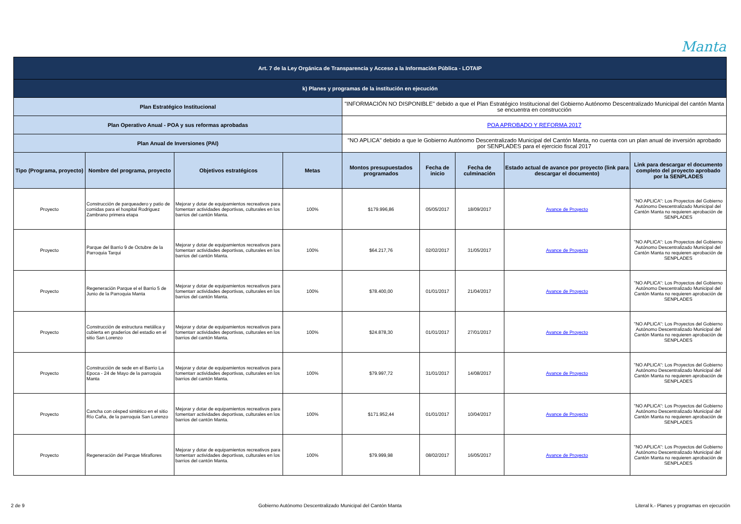Manta
| Art. 7 de la Ley Orgánica de Transparencia y Acceso a la Información Pública - LOTAIP | | | | | | | | |
| k) Planes y programas de la institución en ejecución | | | | | | | | |
| Plan Estratégico Institucional | | | | "INFORMACIÓN NO DISPONIBLE" debido a que el Plan Estratégico Institucional del Gobierno Autónomo Descentralizado Municipal del cantón Manta se encuentra en construcción | | | | |
| Plan Operativo Anual - POA y sus reformas aprobadas | | | | POA APROBADO Y REFORMA 2017 | | | | |
| Plan Anual de Inversiones (PAI) | | | | "NO APLICA" debido a que le Gobierno Autónomo Descentralizado Municipal del Cantón Manta, no cuenta con un plan anual de inversión aprobado por SENPLADES para el ejercicio fiscal 2017 | | | | |
| Tipo (Programa, proyecto) | Nombre del programa, proyecto | Objetivos estratégicos | Metas | Montos presupuestados programados | Fecha de inicio | Fecha de culminación | Estado actual de avance por proyecto (link para descargar el documento) | Link para descargar el documento completo del proyecto aprobado por la SENPLADES |
| Proyecto | Construcción de parqueadero y patio de comidas para el hospital Rodriguez Zambrano primera etapa | Mejorar y dotar de equipamientos recreativos para fomentarr actividades deportivas, culturales en los barrios del cantón Manta. | 100% | $179.996,86 | 05/05/2017 | 18/09/2017 | Avance de Proyecto | "NO APLICA": Los Proyectos del Gobierno Autónomo Descentralizado Municipal del Cantón Manta no requieren aprobación de SENPLADES |
| Proyecto | Parque del Barrio 9 de Octubre de la Parroquia Tarqui | Mejorar y dotar de equipamientos recreativos para fomentarr actividades deportivas, culturales en los barrios del cantón Manta. | 100% | $64.217,76 | 02/02/2017 | 31/05/2017 | Avance de Proyecto | "NO APLICA": Los Proyectos del Gobierno Autónomo Descentralizado Municipal del Cantón Manta no requieren aprobación de SENPLADES |
| Proyecto | Regeneración Parque el el Barrio 5 de Junio de la Parroquia Manta | Mejorar y dotar de equipamientos recreativos para fomentarr actividades deportivas, culturales en los barrios del cantón Manta. | 100% | $78.400,00 | 01/01/2017 | 21/04/2017 | Avance de Proyecto | "NO APLICA": Los Proyectos del Gobierno Autónomo Descentralizado Municipal del Cantón Manta no requieren aprobación de SENPLADES |
| Proyecto | Construcción de estructura metálica y cubierta en graderíos del estadio en el sitio San Lorenzo | Mejorar y dotar de equipamientos recreativos para fomentarr actividades deportivas, culturales en los barrios del cantón Manta. | 100% | $24.878,30 | 01/01/2017 | 27/01/2017 | Avance de Proyecto | "NO APLICA": Los Proyectos del Gobierno Autónomo Descentralizado Municipal del Cantón Manta no requieren aprobación de SENPLADES |
| Proyecto | Construcción de sede en el Barrio La Epoca - 24 de Mayo de la parroquia Manta | Mejorar y dotar de equipamientos recreativos para fomentarr actividades deportivas, culturales en los barrios del cantón Manta. | 100% | $79.997,72 | 31/01/2017 | 14/08/2017 | Avance de Proyecto | "NO APLICA": Los Proyectos del Gobierno Autónomo Descentralizado Municipal del Cantón Manta no requieren aprobación de SENPLADES |
| Proyecto | Cancha con césped sintético en el sitio Río Caña, de la parroquia San Lorenzo | Mejorar y dotar de equipamientos recreativos para fomentarr actividades deportivas, culturales en los barrios del cantón Manta. | 100% | $171.952,44 | 01/01/2017 | 10/04/2017 | Avance de Proyecto | "NO APLICA": Los Proyectos del Gobierno Autónomo Descentralizado Municipal del Cantón Manta no requieren aprobación de SENPLADES |
| Proyecto | Regeneración del Parque Miraflores | Mejorar y dotar de equipamientos recreativos para fomentarr actividades deportivas, culturales en los barrios del cantón Manta. | 100% | $79.999,98 | 08/02/2017 | 16/05/2017 | Avance de Proyecto | "NO APLICA": Los Proyectos del Gobierno Autónomo Descentralizado Municipal del Cantón Manta no requieren aprobación de SENPLADES |
2 de 9 Gobierno Autónomo Descentralizado Municipal del Cantón Manta Literal k.- Planes y programas en ejecución